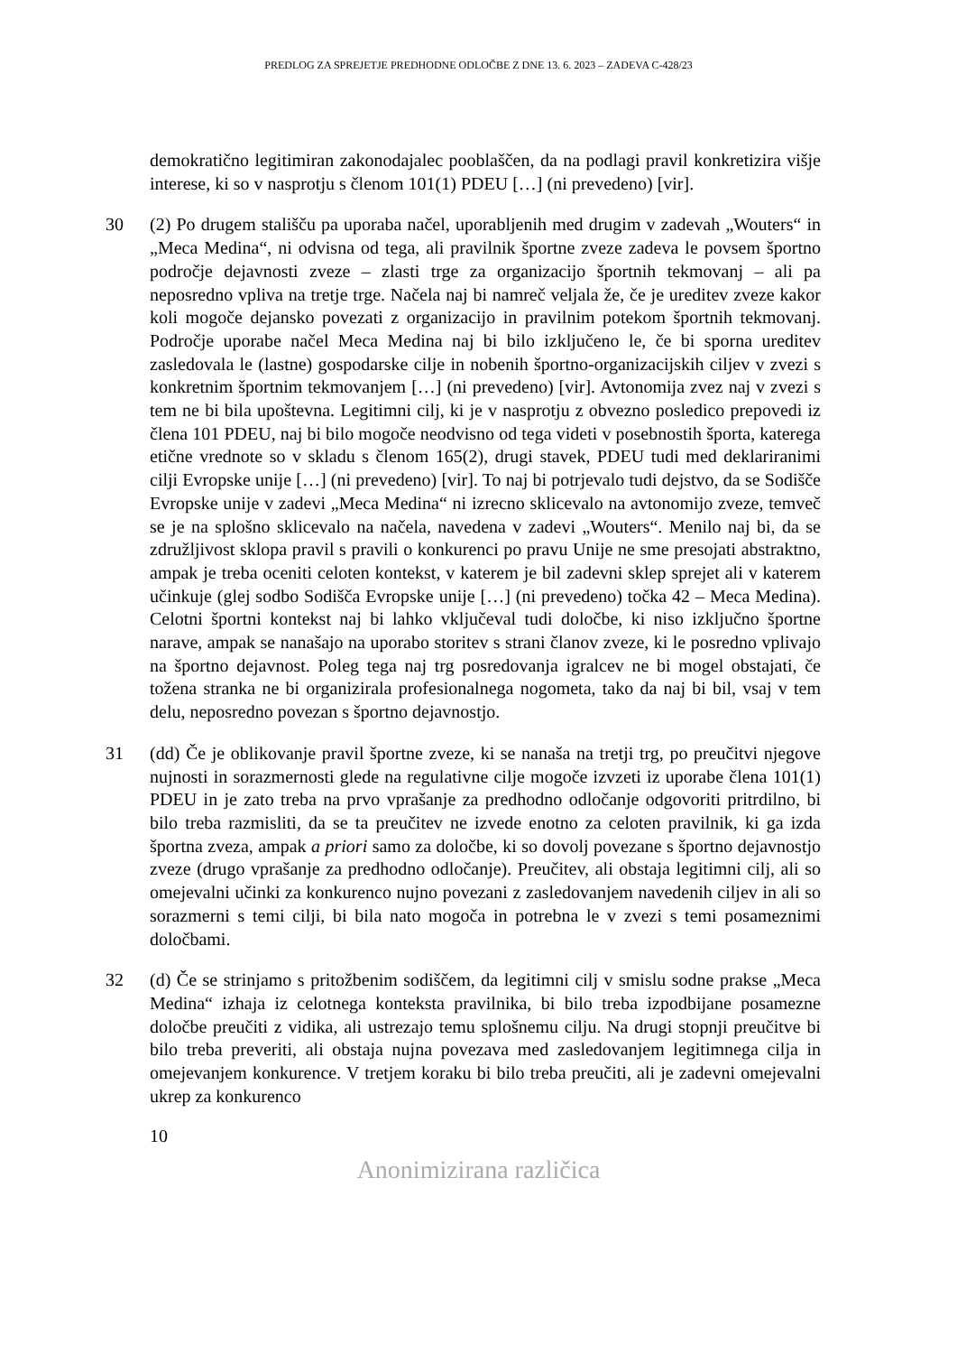PREDLOG ZA SPREJETJE PREDHODNE ODLOČBE Z DNE 13. 6. 2023 – ZADEVA C-428/23
demokratično legitimiran zakonodajalec pooblaščen, da na podlagi pravil konkretizira višje interese, ki so v nasprotju s členom 101(1) PDEU […] (ni prevedeno) [vir].
30 (2) Po drugem stališču pa uporaba načel, uporabljenih med drugim v zadevah „Wouters“ in „Meca Medina“, ni odvisna od tega, ali pravilnik športne zveze zadeva le povsem športno področje dejavnosti zveze – zlasti trge za organizacijo športnih tekmovanj – ali pa neposredno vpliva na tretje trge. Načela naj bi namreč veljala že, če je ureditev zveze kakor koli mogoče dejansko povezati z organizacijo in pravilnim potekom športnih tekmovanj. Področje uporabe načel Meca Medina naj bi bilo izključeno le, če bi sporna ureditev zasledovala le (lastne) gospodarske cilje in nobenih športno-organizacijskih ciljev v zvezi s konkretnim športnim tekmovanjem […] (ni prevedeno) [vir]. Avtonomija zvez naj v zvezi s tem ne bi bila upoštevna. Legitimni cilj, ki je v nasprotju z obvezno posledico prepovedi iz člena 101 PDEU, naj bi bilo mogoče neodvisno od tega videti v posebnostih športa, katerega etične vrednote so v skladu s členom 165(2), drugi stavek, PDEU tudi med deklariranimi cilji Evropske unije […] (ni prevedeno) [vir]. To naj bi potrjevalo tudi dejstvo, da se Sodišče Evropske unije v zadevi „Meca Medina“ ni izrecno sklicevalo na avtonomijo zveze, temveč se je na splošno sklicevalo na načela, navedena v zadevi „Wouters“. Menilo naj bi, da se združljivost sklopa pravil s pravili o konkurenci po pravu Unije ne sme presojati abstraktno, ampak je treba oceniti celoten kontekst, v katerem je bil zadevni sklep sprejet ali v katerem učinkuje (glej sodbo Sodišča Evropske unije […] (ni prevedeno) točka 42 – Meca Medina). Celotni športni kontekst naj bi lahko vključeval tudi določbe, ki niso izključno športne narave, ampak se nanašajo na uporabo storitev s strani članov zveze, ki le posredno vplivajo na športno dejavnost. Poleg tega naj trg posredovanja igralcev ne bi mogel obstajati, če tožena stranka ne bi organizirala profesionalnega nogometa, tako da naj bi bil, vsaj v tem delu, neposredno povezan s športno dejavnostjo.
31 (dd) Če je oblikovanje pravil športne zveze, ki se nanaša na tretji trg, po preučitvi njegove nujnosti in sorazmernosti glede na regulativne cilje mogoče izvzeti iz uporabe člena 101(1) PDEU in je zato treba na prvo vprašanje za predhodno odločanje odgovoriti pritrdilno, bi bilo treba razmisliti, da se ta preučitev ne izvede enotno za celoten pravilnik, ki ga izda športna zveza, ampak a priori samo za določbe, ki so dovolj povezane s športno dejavnostjo zveze (drugo vprašanje za predhodno odločanje). Preučitev, ali obstaja legitimni cilj, ali so omejevalni učinki za konkurenco nujno povezani z zasledovanjem navedenih ciljev in ali so sorazmerni s temi cilji, bi bila nato mogoča in potrebna le v zvezi s temi posameznimi določbami.
32 (d) Če se strinjamo s pritožbenim sodiščem, da legitimni cilj v smislu sodne prakse „Meca Medina“ izhaja iz celotnega konteksta pravilnika, bi bilo treba izpodbijane posamezne določbe preučiti z vidika, ali ustrezajo temu splošnemu cilju. Na drugi stopnji preučitve bi bilo treba preveriti, ali obstaja nujna povezava med zasledovanjem legitimnega cilja in omejevanjem konkurence. V tretjem koraku bi bilo treba preučiti, ali je zadevni omejevalni ukrep za konkurenco
10
Anonimizirana različica